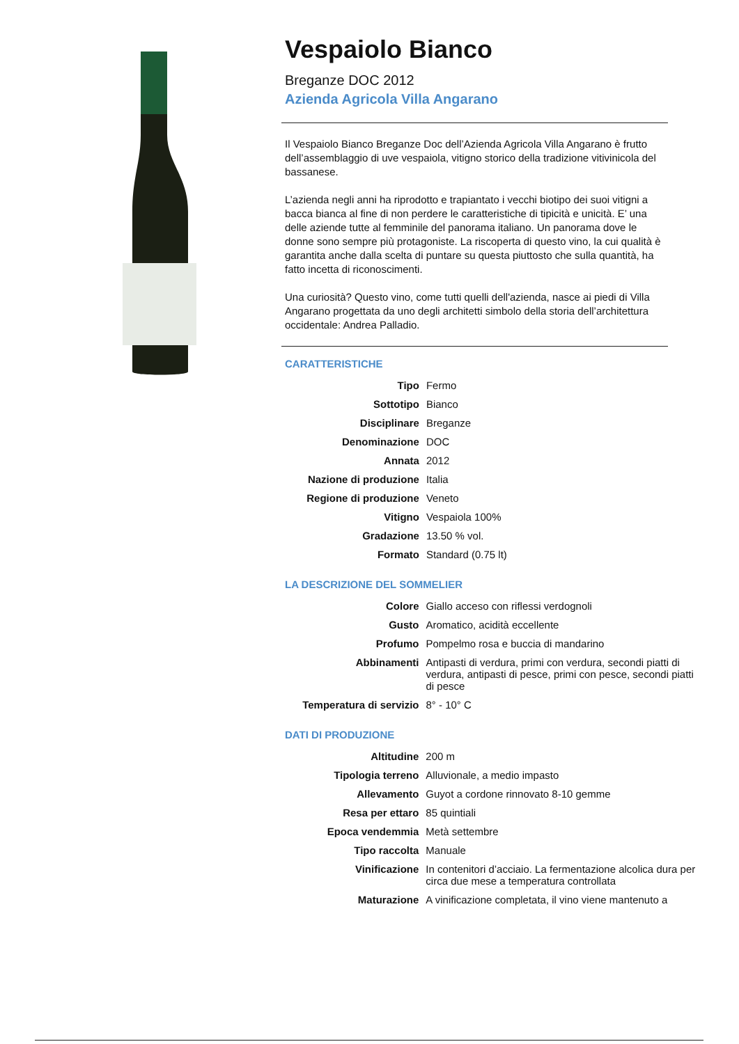Vespaiolo Bianco
Breganze DOC 2012
Azienda Agricola Villa Angarano
Il Vespaiolo Bianco Breganze Doc dell’Azienda Agricola Villa Angarano è frutto dell’assemblaggio di uve vespaiola, vitigno storico della tradizione vitivinicola del bassanese.
L’azienda negli anni ha riprodotto e trapiantato i vecchi biotipo dei suoi vitigni a bacca bianca al fine di non perdere le caratteristiche di tipicità e unicità. E’ una delle aziende tutte al femminile del panorama italiano. Un panorama dove le donne sono sempre più protagoniste. La riscoperta di questo vino, la cui qualità è garantita anche dalla scelta di puntare su questa piuttosto che sulla quantità, ha fatto incetta di riconoscimenti.
Una curiosità? Questo vino, come tutti quelli dell'azienda, nasce ai piedi di Villa Angarano progettata da uno degli architetti simbolo della storia dell’architettura occidentale: Andrea Palladio.
CARATTERISTICHE
| Tipo | Fermo |
| Sottotipo | Bianco |
| Disciplinare | Breganze |
| Denominazione | DOC |
| Annata | 2012 |
| Nazione di produzione | Italia |
| Regione di produzione | Veneto |
| Vitigno | Vespaiola 100% |
| Gradazione | 13.50 % vol. |
| Formato | Standard (0.75 lt) |
LA DESCRIZIONE DEL SOMMELIER
| Colore | Giallo acceso con riflessi verdognoli |
| Gusto | Aromatico, acidità eccellente |
| Profumo | Pompelmo rosa e buccia di mandarino |
| Abbinamenti | Antipasti di verdura, primi con verdura, secondi piatti di verdura, antipasti di pesce, primi con pesce, secondi piatti di pesce |
| Temperatura di servizio | 8° - 10° C |
DATI DI PRODUZIONE
| Altitudine | 200 m |
| Tipologia terreno | Alluvionale, a medio impasto |
| Allevamento | Guyot a cordone rinnovato 8-10 gemme |
| Resa per ettaro | 85 quintiali |
| Epoca vendemmia | Metà settembre |
| Tipo raccolta | Manuale |
| Vinificazione | In contenitori d’acciaio. La fermentazione alcolica dura per circa due mese a temperatura controllata |
| Maturazione | A vinificazione completata, il vino viene mantenuto a |